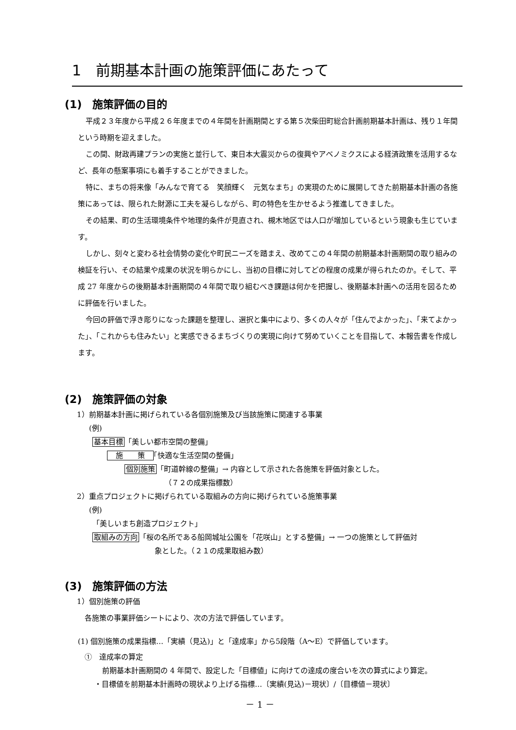1　前期基本計画の施策評価にあたって
(1)　施策評価の目的
平成２３年度から平成２６年度までの４年間を計画期間とする第５次柴田町総合計画前期基本計画は、残り１年間という時期を迎えました。
この間、財政再建プランの実施と並行して、東日本大震災からの復興やアベノミクスによる経済政策を活用するなど、長年の懸案事項にも着手することができました。
特に、まちの将来像「みんなで育てる　笑顔輝く　元気なまち」の実現のために展開してきた前期基本計画の各施策にあっては、限られた財源に工夫を凝らしながら、町の特色を生かせるよう推進してきました。
その結果、町の生活環境条件や地理的条件が見直され、槻木地区では人口が増加しているという現象も生じています。
しかし、刻々と変わる社会情勢の変化や町民ニーズを踏まえ、改めてこの４年間の前期基本計画期間の取り組みの検証を行い、その結果や成果の状況を明らかにし、当初の目標に対してどの程度の成果が得られたのか。そして、平成 27 年度からの後期基本計画期間の４年間で取り組むべき課題は何かを把握し、後期基本計画への活用を図るために評価を行いました。
今回の評価で浮き彫りになった課題を整理し、選択と集中により、多くの人々が「住んでよかった」、「来てよかった」、「これからも住みたい」と実感できるまちづくりの実現に向けて努めていくことを目指して、本報告書を作成します。
(2)　施策評価の対象
1）前期基本計画に掲げられている各個別施策及び当該施策に関連する事業
(例)
基本目標「美しい都市空間の整備」
　施　　策　「快適な生活空間の整備」
個別施策「町道幹線の整備」→ 内容として示された各施策を評価対象とした。
（７２の成果指標数）
2）重点プロジェクトに掲げられている取組みの方向に掲げられている施策事業
(例)
「美しいまち創造プロジェクト」
取組みの方向「桜の名所である船岡城址公園を「花咲山」とする整備」→ 一つの施策として評価対
象とした。（２１の成果取組み数）
(3)　施策評価の方法
1）個別施策の評価
各施策の事業評価シートにより、次の方法で評価しています。
(1) 個別施策の成果指標…「実績（見込)」と「達成率」から5段階（A〜E）で評価しています。
①　達成率の算定
前期基本計画期間の 4 年間で、設定した「目標値」に向けての達成の度合いを次の算式により算定。
・目標値を前期基本計画時の現状より上げる指標…〔実績(見込)－現状〕/〔目標値－現状〕
－ 1 －